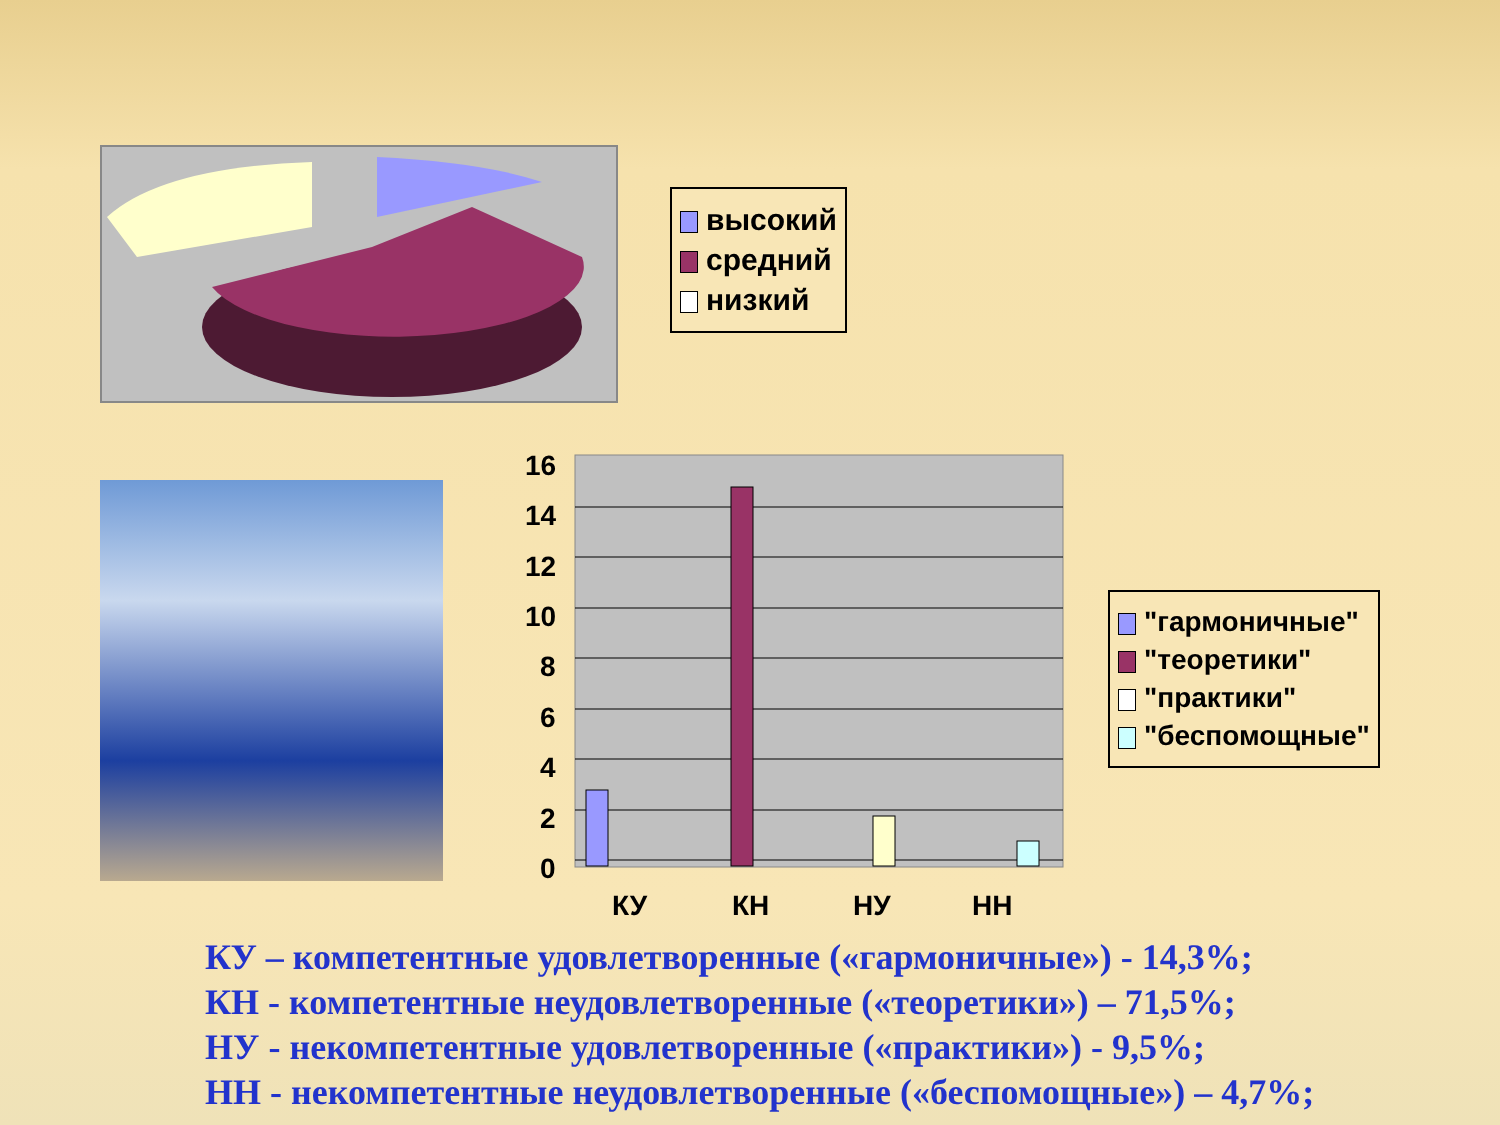высокий
средний
низкий
16
14
12
10
8
6
4
2
0
КУ
КН
НУ
НН
"гармоничные"
"теоретики"
"практики"
"беспомощные"
КУ – компетентные удовлетворенные («гармоничные») - 14,3%;
КН - компетентные неудовлетворенные («теоретики») – 71,5%;
НУ - некомпетентные удовлетворенные («практики») - 9,5%;
НН - некомпетентные неудовлетворенные («беспомощные») – 4,7%;